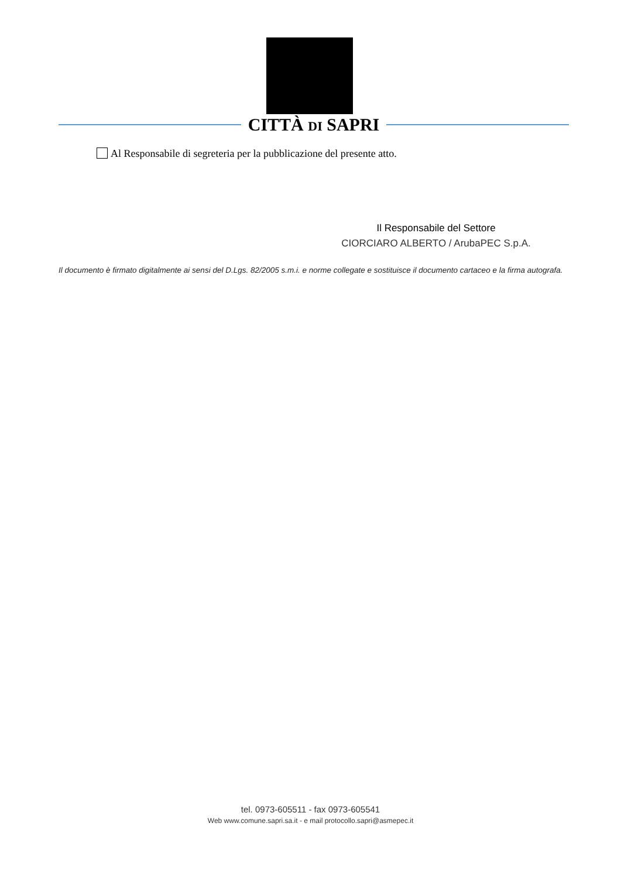CITTÀ DI SAPRI
Al Responsabile di segreteria per la pubblicazione del presente atto.
Il Responsabile del Settore
CIORCIARO ALBERTO / ArubaPEC S.p.A.
Il documento è firmato digitalmente ai sensi del D.Lgs. 82/2005 s.m.i. e norme collegate e sostituisce il documento cartaceo e la firma autografa.
tel. 0973-605511 - fax 0973-605541
Web www.comune.sapri.sa.it - e mail protocollo.sapri@asmepec.it